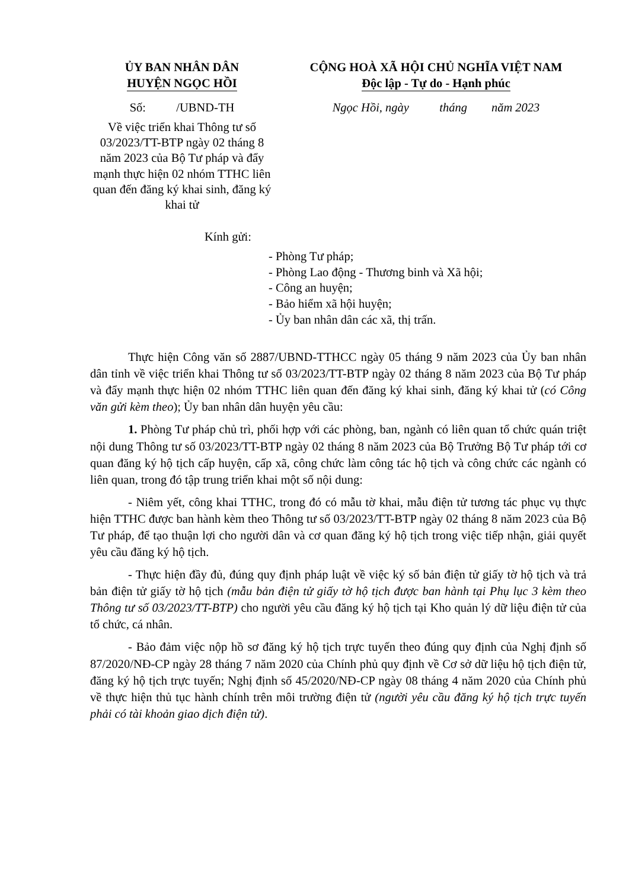ỦY BAN NHÂN DÂN
HUYỆN NGỌC HỒI
Số: /UBND-TH
Về việc triển khai Thông tư số 03/2023/TT-BTP ngày 02 tháng 8 năm 2023 của Bộ Tư pháp và đẩy mạnh thực hiện 02 nhóm TTHC liên quan đến đăng ký khai sinh, đăng ký khai tử
CỘNG HOÀ XÃ HỘI CHỦ NGHĨA VIỆT NAM
Độc lập - Tự do - Hạnh phúc
Ngọc Hồi, ngày tháng năm 2023
Kính gửi:
- Phòng Tư pháp;
- Phòng Lao động - Thương binh và Xã hội;
- Công an huyện;
- Bảo hiểm xã hội huyện;
- Ủy ban nhân dân các xã, thị trấn.
Thực hiện Công văn số 2887/UBND-TTHCC ngày 05 tháng 9 năm 2023 của Ủy ban nhân dân tỉnh về việc triển khai Thông tư số 03/2023/TT-BTP ngày 02 tháng 8 năm 2023 của Bộ Tư pháp và đẩy mạnh thực hiện 02 nhóm TTHC liên quan đến đăng ký khai sinh, đăng ký khai tử (có Công văn gửi kèm theo); Ủy ban nhân dân huyện yêu cầu:
1. Phòng Tư pháp chủ trì, phối hợp với các phòng, ban, ngành có liên quan tổ chức quán triệt nội dung Thông tư số 03/2023/TT-BTP ngày 02 tháng 8 năm 2023 của Bộ Trưởng Bộ Tư pháp tới cơ quan đăng ký hộ tịch cấp huyện, cấp xã, công chức làm công tác hộ tịch và công chức các ngành có liên quan, trong đó tập trung triển khai một số nội dung:
- Niêm yết, công khai TTHC, trong đó có mẫu tờ khai, mẫu điện tử tương tác phục vụ thực hiện TTHC được ban hành kèm theo Thông tư số 03/2023/TT-BTP ngày 02 tháng 8 năm 2023 của Bộ Tư pháp, để tạo thuận lợi cho người dân và cơ quan đăng ký hộ tịch trong việc tiếp nhận, giải quyết yêu cầu đăng ký hộ tịch.
- Thực hiện đầy đủ, đúng quy định pháp luật về việc ký số bản điện tử giấy tờ hộ tịch và trả bản điện tử giấy tờ hộ tịch (mẫu bản điện tử giấy tờ hộ tịch được ban hành tại Phụ lục 3 kèm theo Thông tư số 03/2023/TT-BTP) cho người yêu cầu đăng ký hộ tịch tại Kho quản lý dữ liệu điện tử của tổ chức, cá nhân.
- Bảo đảm việc nộp hồ sơ đăng ký hộ tịch trực tuyến theo đúng quy định của Nghị định số 87/2020/NĐ-CP ngày 28 tháng 7 năm 2020 của Chính phủ quy định về Cơ sở dữ liệu hộ tịch điện tử, đăng ký hộ tịch trực tuyến; Nghị định số 45/2020/NĐ-CP ngày 08 tháng 4 năm 2020 của Chính phủ về thực hiện thủ tục hành chính trên môi trường điện tử (người yêu cầu đăng ký hộ tịch trực tuyến phải có tài khoản giao dịch điện tử).